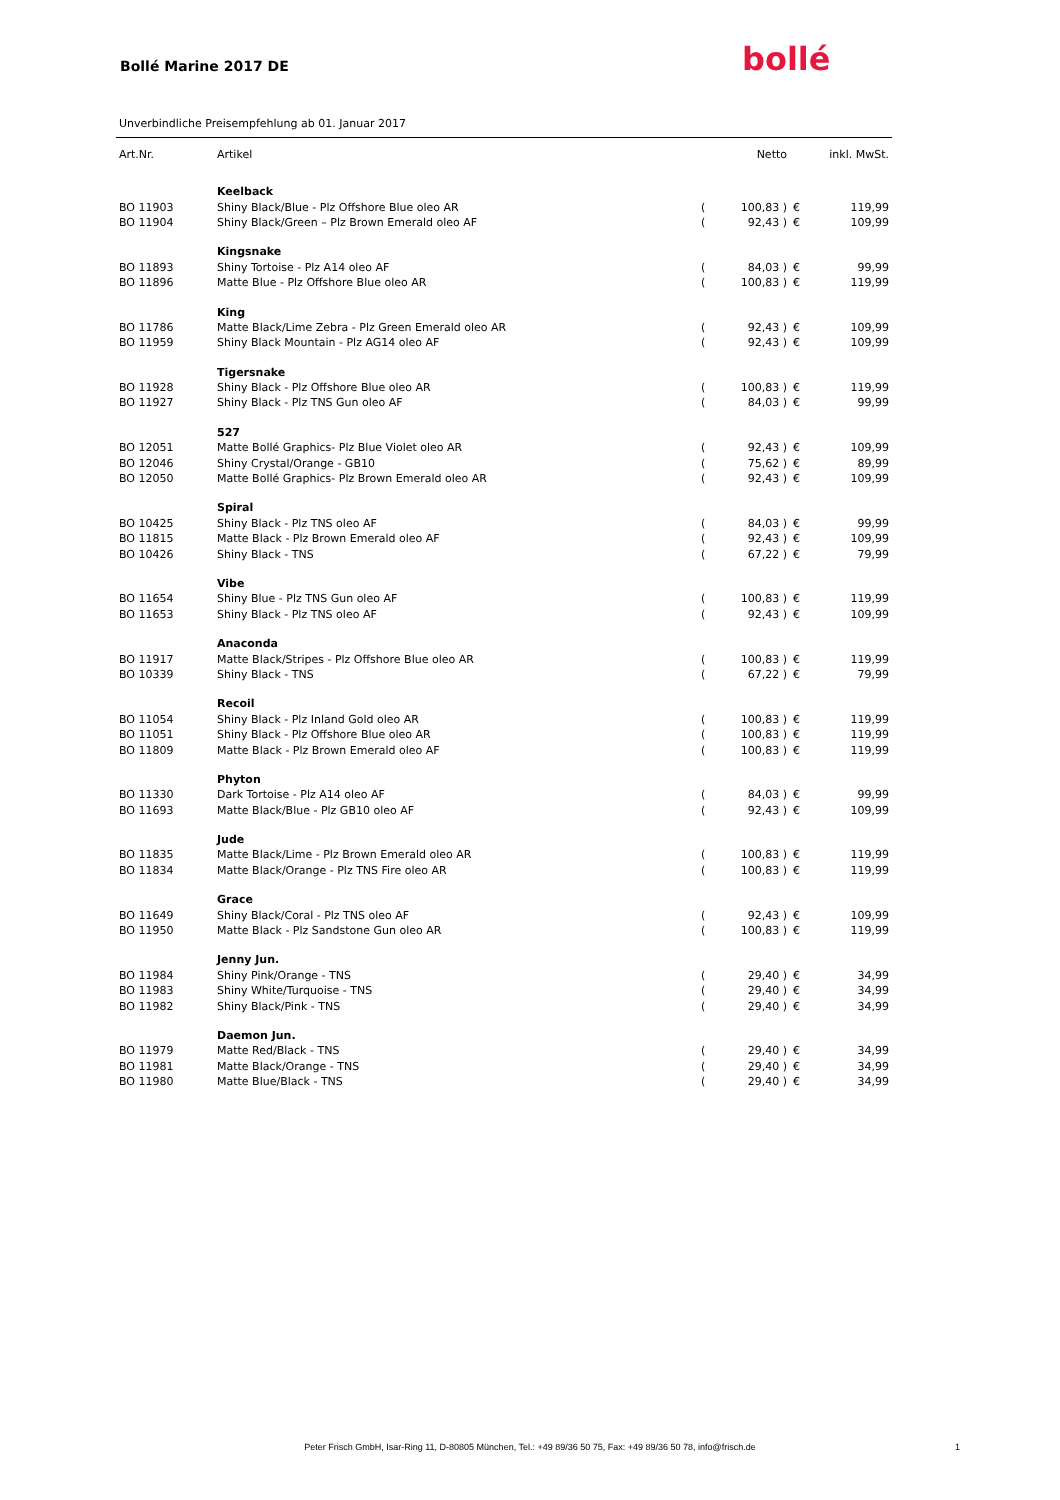Bollé Marine 2017 DE bollé
Unverbindliche Preisempfehlung ab 01. Januar 2017
| Art.Nr. | Artikel | | Netto | | inkl. MwSt. |
| --- | --- | --- | --- | --- | --- |
| | Keelback | | | | |
| BO 11903 | Shiny Black/Blue - Plz Offshore Blue oleo AR | ( | 100,83 ) | € | 119,99 |
| BO 11904 | Shiny Black/Green – Plz Brown Emerald oleo AF | ( | 92,43 ) | € | 109,99 |
| | Kingsnake | | | | |
| BO 11893 | Shiny Tortoise - Plz A14 oleo AF | ( | 84,03 ) | € | 99,99 |
| BO 11896 | Matte Blue - Plz Offshore Blue oleo AR | ( | 100,83 ) | € | 119,99 |
| | King | | | | |
| BO 11786 | Matte Black/Lime Zebra - Plz Green Emerald oleo AR | ( | 92,43 ) | € | 109,99 |
| BO 11959 | Shiny Black Mountain - Plz AG14 oleo AF | ( | 92,43 ) | € | 109,99 |
| | Tigersnake | | | | |
| BO 11928 | Shiny Black - Plz Offshore Blue oleo AR | ( | 100,83 ) | € | 119,99 |
| BO 11927 | Shiny Black - Plz TNS Gun oleo AF | ( | 84,03 ) | € | 99,99 |
| | 527 | | | | |
| BO 12051 | Matte Bollé Graphics- Plz Blue Violet oleo AR | ( | 92,43 ) | € | 109,99 |
| BO 12046 | Shiny Crystal/Orange - GB10 | ( | 75,62 ) | € | 89,99 |
| BO 12050 | Matte Bollé Graphics- Plz Brown Emerald oleo AR | ( | 92,43 ) | € | 109,99 |
| | Spiral | | | | |
| BO 10425 | Shiny Black - Plz TNS oleo AF | ( | 84,03 ) | € | 99,99 |
| BO 11815 | Matte Black - Plz Brown Emerald oleo AF | ( | 92,43 ) | € | 109,99 |
| BO 10426 | Shiny Black - TNS | ( | 67,22 ) | € | 79,99 |
| | Vibe | | | | |
| BO 11654 | Shiny Blue - Plz TNS Gun oleo AF | ( | 100,83 ) | € | 119,99 |
| BO 11653 | Shiny Black - Plz TNS oleo AF | ( | 92,43 ) | € | 109,99 |
| | Anaconda | | | | |
| BO 11917 | Matte Black/Stripes - Plz Offshore Blue oleo AR | ( | 100,83 ) | € | 119,99 |
| BO 10339 | Shiny Black - TNS | ( | 67,22 ) | € | 79,99 |
| | Recoil | | | | |
| BO 11054 | Shiny Black - Plz Inland Gold oleo AR | ( | 100,83 ) | € | 119,99 |
| BO 11051 | Shiny Black - Plz Offshore Blue oleo AR | ( | 100,83 ) | € | 119,99 |
| BO 11809 | Matte Black - Plz Brown Emerald oleo AF | ( | 100,83 ) | € | 119,99 |
| | Phyton | | | | |
| BO 11330 | Dark Tortoise - Plz A14 oleo AF | ( | 84,03 ) | € | 99,99 |
| BO 11693 | Matte Black/Blue - Plz GB10 oleo AF | ( | 92,43 ) | € | 109,99 |
| | Jude | | | | |
| BO 11835 | Matte Black/Lime - Plz Brown Emerald oleo AR | ( | 100,83 ) | € | 119,99 |
| BO 11834 | Matte Black/Orange - Plz TNS Fire oleo AR | ( | 100,83 ) | € | 119,99 |
| | Grace | | | | |
| BO 11649 | Shiny Black/Coral - Plz TNS oleo AF | ( | 92,43 ) | € | 109,99 |
| BO 11950 | Matte Black - Plz Sandstone Gun oleo AR | ( | 100,83 ) | € | 119,99 |
| | Jenny Jun. | | | | |
| BO 11984 | Shiny Pink/Orange - TNS | ( | 29,40 ) | € | 34,99 |
| BO 11983 | Shiny White/Turquoise - TNS | ( | 29,40 ) | € | 34,99 |
| BO 11982 | Shiny Black/Pink - TNS | ( | 29,40 ) | € | 34,99 |
| | Daemon Jun. | | | | |
| BO 11979 | Matte Red/Black - TNS | ( | 29,40 ) | € | 34,99 |
| BO 11981 | Matte Black/Orange - TNS | ( | 29,40 ) | € | 34,99 |
| BO 11980 | Matte Blue/Black - TNS | ( | 29,40 ) | € | 34,99 |
Peter Frisch GmbH, Isar-Ring 11, D-80805 München, Tel.: +49 89/36 50 75, Fax: +49 89/36 50 78, info@frisch.de 1